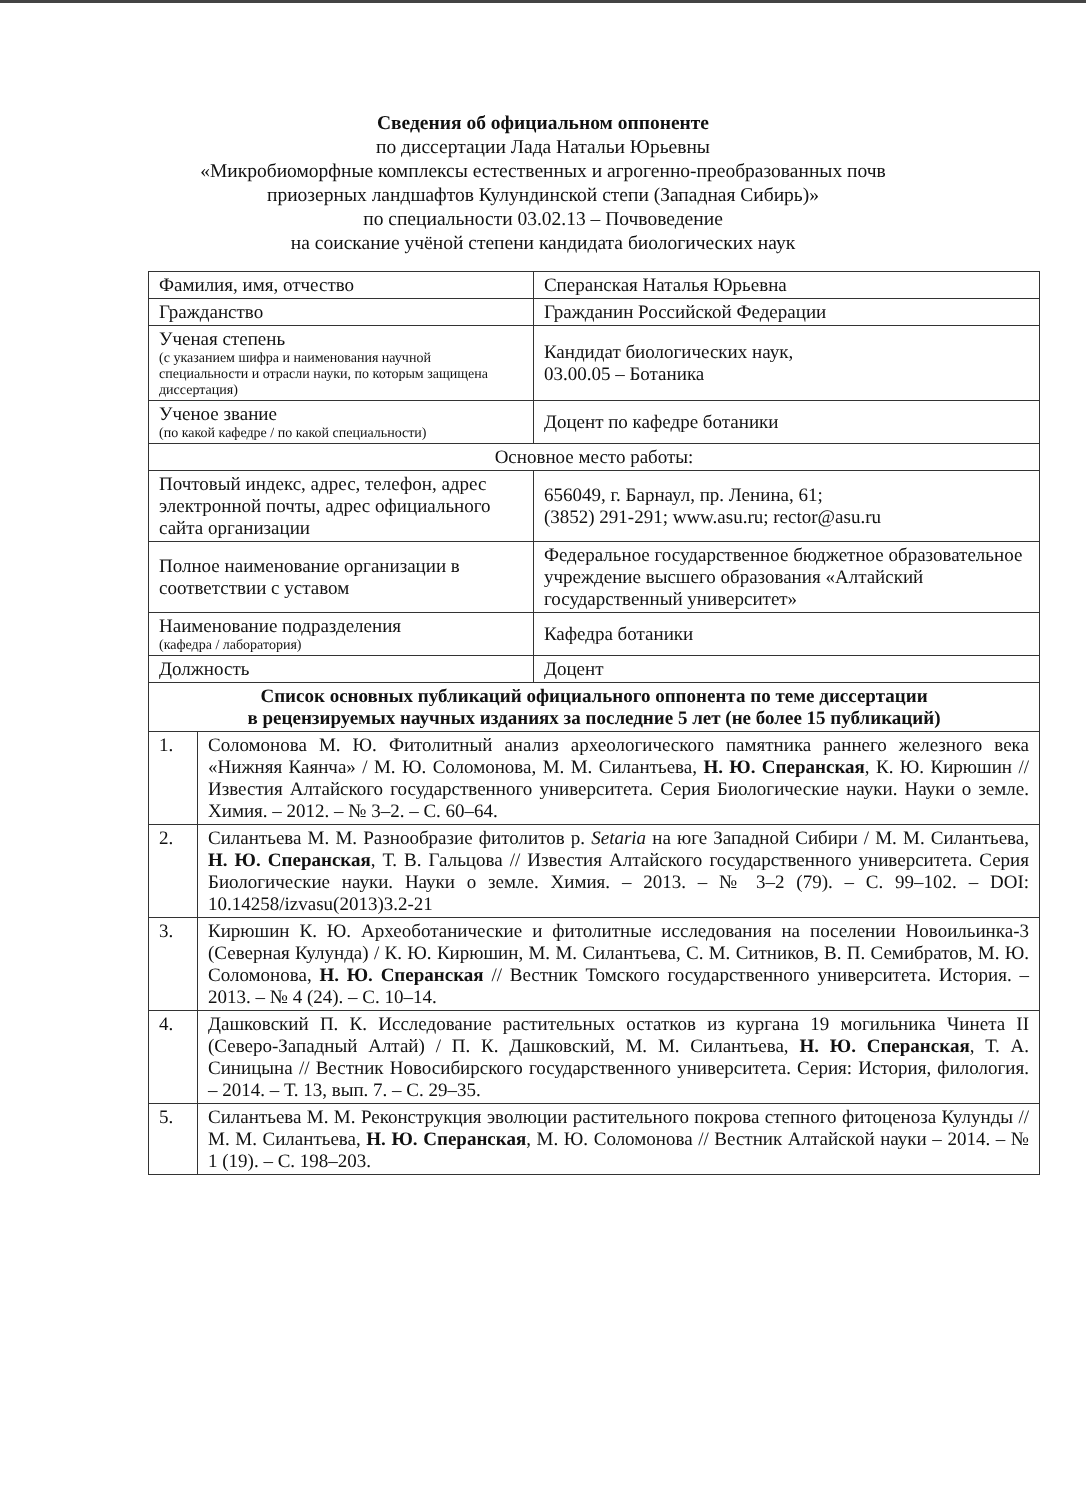Сведения об официальном оппоненте
по диссертации Лада Натальи Юрьевны
«Микробиоморфные комплексы естественных и агрогенно-преобразованных почв
приозерных ландшафтов Кулундинской степи (Западная Сибирь)»
по специальности 03.02.13 – Почвоведение
на соискание учёной степени кандидата биологических наук
| Фамилия, имя, отчество | | Сперанская Наталья Юрьевна |
| Гражданство | | Гражданин Российской Федерации |
| Ученая степень (с указанием шифра и наименования научной специальности и отрасли науки, по которым защищена диссертация) | | Кандидат биологических наук, 03.00.05 – Ботаника |
| Ученое звание (по какой кафедре / по какой специальности) | | Доцент по кафедре ботаники |
| Основное место работы: | | |
| Почтовый индекс, адрес, телефон, адрес электронной почты, адрес официального сайта организации | | 656049, г. Барнаул, пр. Ленина, 61; (3852) 291-291; www.asu.ru; rector@asu.ru |
| Полное наименование организации в соответствии с уставом | | Федеральное государственное бюджетное образовательное учреждение высшего образования «Алтайский государственный университет» |
| Наименование подразделения (кафедра / лаборатория) | | Кафедра ботаники |
| Должность | | Доцент |
| Список основных публикаций официального оппонента по теме диссертации в рецензируемых научных изданиях за последние 5 лет (не более 15 публикаций) | | |
| 1. | Соломонова М. Ю. Фитолитный анализ археологического памятника раннего железного века «Нижняя Каянча» / М. Ю. Соломонова, М. М. Силантьева, Н. Ю. Сперанская , К. Ю. Кирюшин // Известия Алтайского государственного университета. Серия Биологические науки. Науки о земле. Химия. – 2012. – № 3–2. – С. 60–64. | |
| 2. | Силантьева М. М. Разнообразие фитолитов р. Setaria на юге Западной Сибири / М. М. Силантьева, Н. Ю. Сперанская , Т. В. Гальцова // Известия Алтайского государственного университета. Серия Биологические науки. Науки о земле. Химия. – 2013. – № 3–2 (79). – С. 99–102. – DOI: 10.14258/izvasu(2013)3.2-21 | |
| 3. | Кирюшин К. Ю. Археоботанические и фитолитные исследования на поселении Новоильинка-3 (Северная Кулунда) / К. Ю. Кирюшин, М. М. Силантьева, С. М. Ситников, В. П. Семибратов, М. Ю. Соломонова, Н. Ю. Сперанская // Вестник Томского государственного университета. История. – 2013. – № 4 (24). – С. 10–14. | |
| 4. | Дашковский П. К. Исследование растительных остатков из кургана 19 могильника Чинета II (Северо-Западный Алтай) / П. К. Дашковский, М. М. Силантьева, Н. Ю. Сперанская , Т. А. Синицына // Вестник Новосибирского государственного университета. Серия: История, филология. – 2014. – Т. 13, вып. 7. – С. 29–35. | |
| 5. | Силантьева М. М. Реконструкция эволюции растительного покрова степного фитоценоза Кулунды // М. М. Силантьева, Н. Ю. Сперанская , М. Ю. Соломонова // Вестник Алтайской науки – 2014. – № 1 (19). – С. 198–203. | |